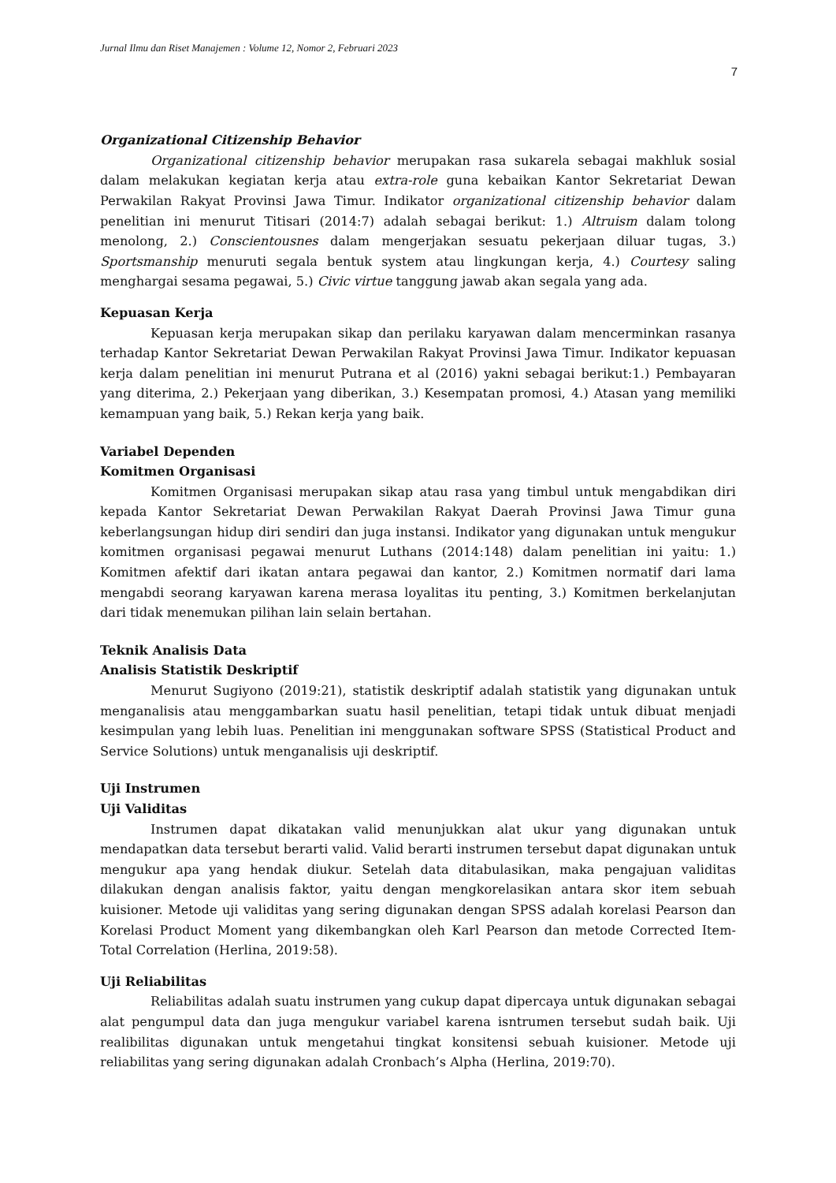Jurnal Ilmu dan Riset Manajemen : Volume 12, Nomor 2, Februari 2023
7
Organizational Citizenship Behavior
Organizational citizenship behavior merupakan rasa sukarela sebagai makhluk sosial dalam melakukan kegiatan kerja atau extra-role guna kebaikan Kantor Sekretariat Dewan Perwakilan Rakyat Provinsi Jawa Timur. Indikator organizational citizenship behavior dalam penelitian ini menurut Titisari (2014:7) adalah sebagai berikut: 1.) Altruism dalam tolong menolong, 2.) Conscientousnes dalam mengerjakan sesuatu pekerjaan diluar tugas, 3.) Sportsmanship menuruti segala bentuk system atau lingkungan kerja, 4.) Courtesy saling menghargai sesama pegawai, 5.) Civic virtue tanggung jawab akan segala yang ada.
Kepuasan Kerja
Kepuasan kerja merupakan sikap dan perilaku karyawan dalam mencerminkan rasanya terhadap Kantor Sekretariat Dewan Perwakilan Rakyat Provinsi Jawa Timur. Indikator kepuasan kerja dalam penelitian ini menurut Putrana et al (2016) yakni sebagai berikut:1.) Pembayaran yang diterima, 2.) Pekerjaan yang diberikan, 3.) Kesempatan promosi, 4.) Atasan yang memiliki kemampuan yang baik, 5.) Rekan kerja yang baik.
Variabel Dependen
Komitmen Organisasi
Komitmen Organisasi merupakan sikap atau rasa yang timbul untuk mengabdikan diri kepada Kantor Sekretariat Dewan Perwakilan Rakyat Daerah Provinsi Jawa Timur guna keberlangsungan hidup diri sendiri dan juga instansi. Indikator yang digunakan untuk mengukur komitmen organisasi pegawai menurut Luthans (2014:148) dalam penelitian ini yaitu: 1.) Komitmen afektif dari ikatan antara pegawai dan kantor, 2.) Komitmen normatif dari lama mengabdi seorang karyawan karena merasa loyalitas itu penting, 3.) Komitmen berkelanjutan dari tidak menemukan pilihan lain selain bertahan.
Teknik Analisis Data
Analisis Statistik Deskriptif
Menurut Sugiyono (2019:21), statistik deskriptif adalah statistik yang digunakan untuk menganalisis atau menggambarkan suatu hasil penelitian, tetapi tidak untuk dibuat menjadi kesimpulan yang lebih luas. Penelitian ini menggunakan software SPSS (Statistical Product and Service Solutions) untuk menganalisis uji deskriptif.
Uji Instrumen
Uji Validitas
Instrumen dapat dikatakan valid menunjukkan alat ukur yang digunakan untuk mendapatkan data tersebut berarti valid. Valid berarti instrumen tersebut dapat digunakan untuk mengukur apa yang hendak diukur. Setelah data ditabulasikan, maka pengajuan validitas dilakukan dengan analisis faktor, yaitu dengan mengkorelasikan antara skor item sebuah kuisioner. Metode uji validitas yang sering digunakan dengan SPSS adalah korelasi Pearson dan Korelasi Product Moment yang dikembangkan oleh Karl Pearson dan metode Corrected Item-Total Correlation (Herlina, 2019:58).
Uji Reliabilitas
Reliabilitas adalah suatu instrumen yang cukup dapat dipercaya untuk digunakan sebagai alat pengumpul data dan juga mengukur variabel karena isntrumen tersebut sudah baik. Uji realibilitas digunakan untuk mengetahui tingkat konsitensi sebuah kuisioner. Metode uji reliabilitas yang sering digunakan adalah Cronbach’s Alpha (Herlina, 2019:70).